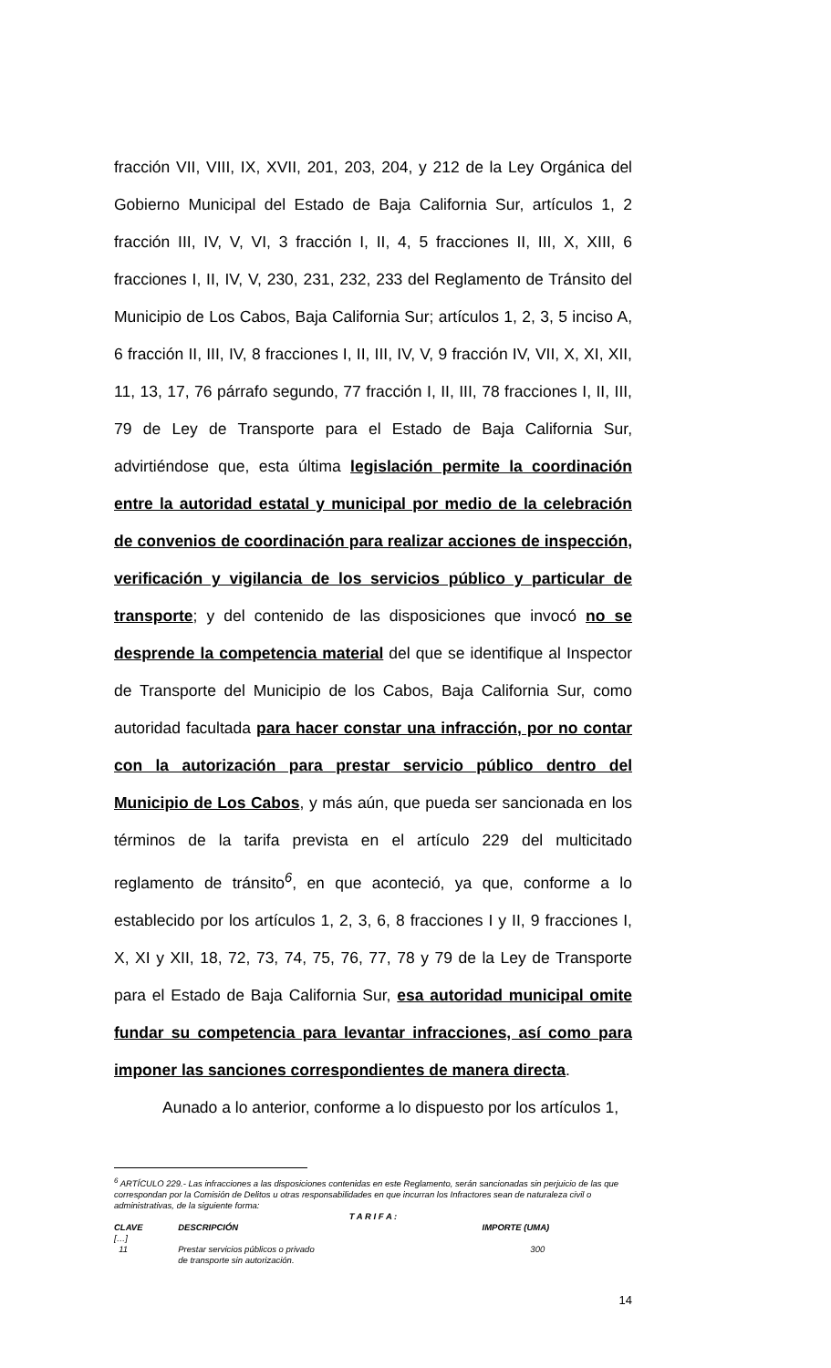fracción VII, VIII, IX, XVII, 201, 203, 204, y 212 de la Ley Orgánica del Gobierno Municipal del Estado de Baja California Sur, artículos 1, 2 fracción III, IV, V, VI, 3 fracción I, II, 4, 5 fracciones II, III, X, XIII, 6 fracciones I, II, IV, V, 230, 231, 232, 233 del Reglamento de Tránsito del Municipio de Los Cabos, Baja California Sur; artículos 1, 2, 3, 5 inciso A, 6 fracción II, III, IV, 8 fracciones I, II, III, IV, V, 9 fracción IV, VII, X, XI, XII, 11, 13, 17, 76 párrafo segundo, 77 fracción I, II, III, 78 fracciones I, II, III, 79 de Ley de Transporte para el Estado de Baja California Sur, advirtiéndose que, esta última legislación permite la coordinación entre la autoridad estatal y municipal por medio de la celebración de convenios de coordinación para realizar acciones de inspección, verificación y vigilancia de los servicios público y particular de transporte; y del contenido de las disposiciones que invocó no se desprende la competencia material del que se identifique al Inspector de Transporte del Municipio de los Cabos, Baja California Sur, como autoridad facultada para hacer constar una infracción, por no contar con la autorización para prestar servicio público dentro del Municipio de Los Cabos, y más aún, que pueda ser sancionada en los términos de la tarifa prevista en el artículo 229 del multicitado reglamento de tránsito<sup>6</sup>, en que aconteció, ya que, conforme a lo establecido por los artículos 1, 2, 3, 6, 8 fracciones I y II, 9 fracciones I, X, XI y XII, 18, 72, 73, 74, 75, 76, 77, 78 y 79 de la Ley de Transporte para el Estado de Baja California Sur, esa autoridad municipal omite fundar su competencia para levantar infracciones, así como para imponer las sanciones correspondientes de manera directa.
Aunado a lo anterior, conforme a lo dispuesto por los artículos 1,
<sup>6</sup> ARTÍCULO 229.- Las infracciones a las disposiciones contenidas en este Reglamento, serán sancionadas sin perjuicio de las que correspondan por la Comisión de Delitos u otras responsabilidades en que incurran los Infractores sean de naturaleza civil o administrativas, de la siguiente forma:
T A R I F A :
| CLAVE | DESCRIPCIÓN | IMPORTE (UMA) |
| --- | --- | --- |
| […] | | |
| 11 | Prestar servicios públicos o privado de transporte sin autorización. | 300 |
14